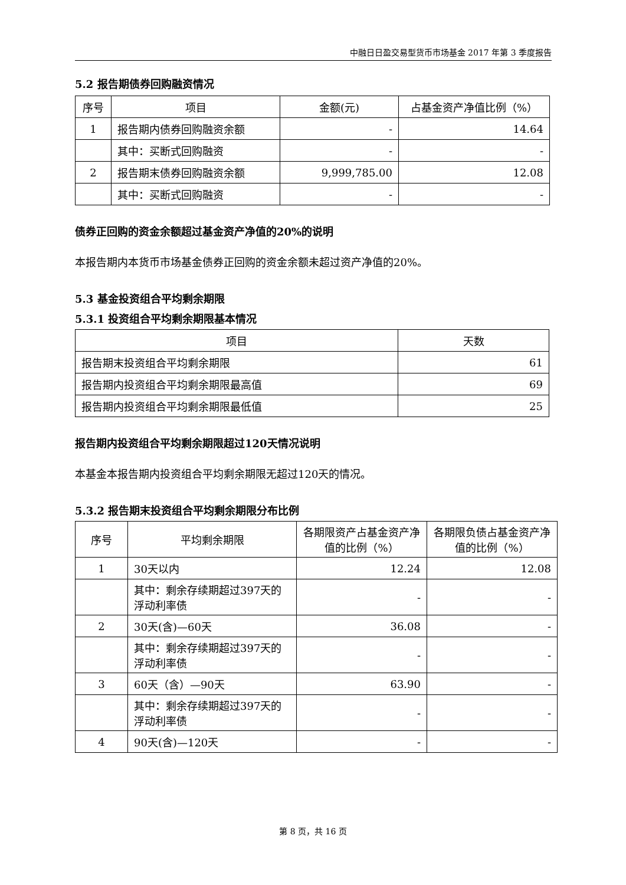中融日日盈交易型货币市场基金 2017 年第 3 季度报告
5.2 报告期债券回购融资情况
| 序号 | 项目 | 金额(元) | 占基金资产净值比例（%） |
| --- | --- | --- | --- |
| 1 | 报告期内债券回购融资余额 | - | 14.64 |
| | 其中：买断式回购融资 | - | - |
| 2 | 报告期末债券回购融资余额 | 9,999,785.00 | 12.08 |
| | 其中：买断式回购融资 | - | - |
债券正回购的资金余额超过基金资产净值的20%的说明
本报告期内本货币市场基金债券正回购的资金余额未超过资产净值的20%。
5.3 基金投资组合平均剩余期限
5.3.1 投资组合平均剩余期限基本情况
| 项目 | 天数 |
| --- | --- |
| 报告期末投资组合平均剩余期限 | 61 |
| 报告期内投资组合平均剩余期限最高值 | 69 |
| 报告期内投资组合平均剩余期限最低值 | 25 |
报告期内投资组合平均剩余期限超过120天情况说明
本基金本报告期内投资组合平均剩余期限无超过120天的情况。
5.3.2 报告期末投资组合平均剩余期限分布比例
| 序号 | 平均剩余期限 | 各期限资产占基金资产净值的比例（%） | 各期限负债占基金资产净值的比例（%） |
| --- | --- | --- | --- |
| 1 | 30天以内 | 12.24 | 12.08 |
| | 其中：剩余存续期超过397天的浮动利率债 | - | - |
| 2 | 30天(含)—60天 | 36.08 | - |
| | 其中：剩余存续期超过397天的浮动利率债 | - | - |
| 3 | 60天（含）—90天 | 63.90 | - |
| | 其中：剩余存续期超过397天的浮动利率债 | - | - |
| 4 | 90天(含)—120天 | - | - |
第 8 页，共 16 页